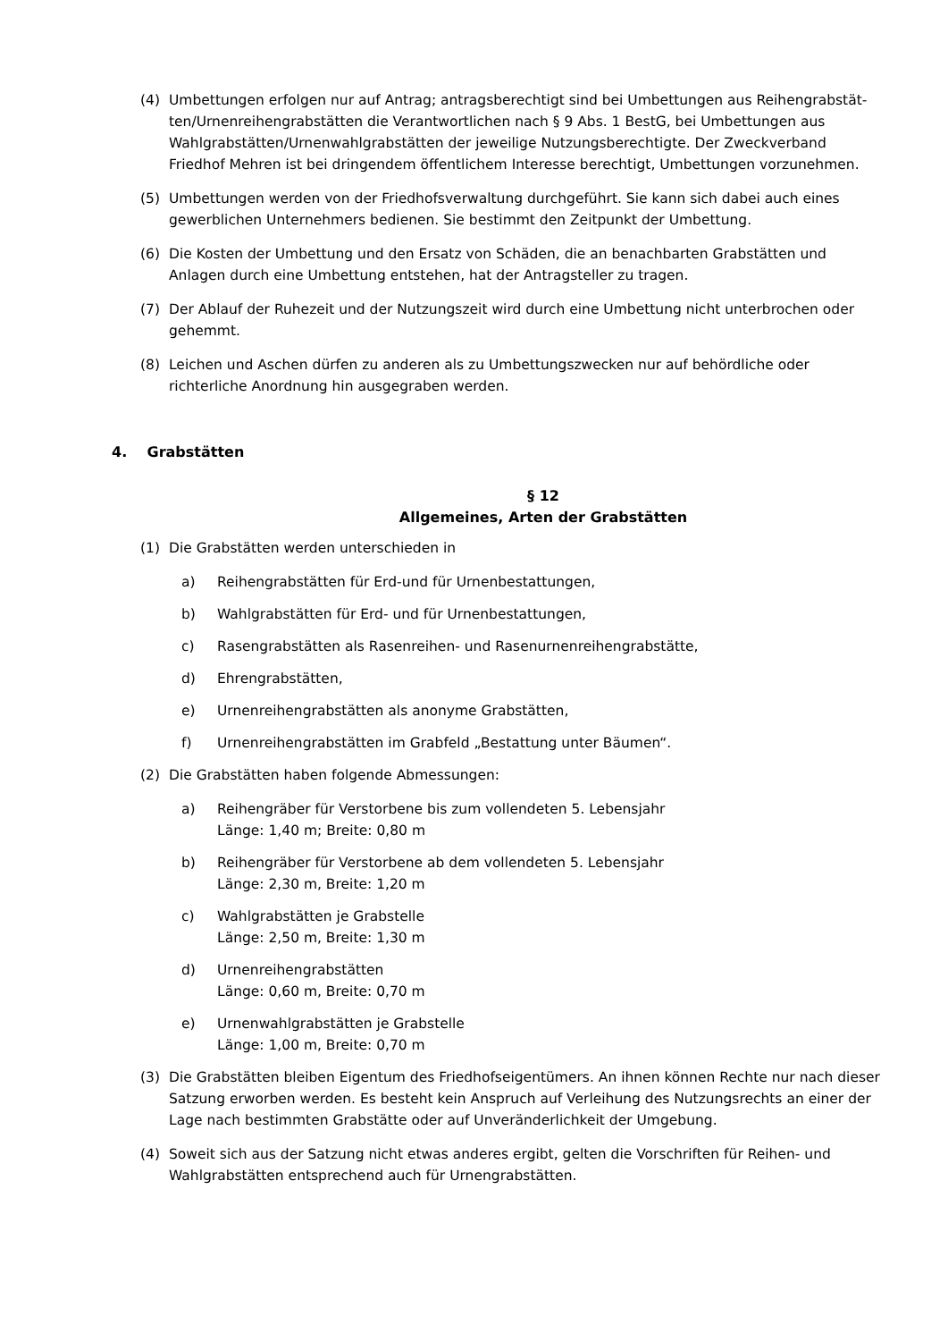(4) Umbettungen erfolgen nur auf Antrag; antragsberechtigt sind bei Umbettungen aus Reihengrabstät-ten/Urnenreihengrabstätten die Verantwortlichen nach § 9 Abs. 1 BestG, bei Umbettungen aus Wahlgrabstätten/Urnenwahlgrabstätten der jeweilige Nutzungsberechtigte. Der Zweckverband Friedhof Mehren ist bei dringendem öffentlichem Interesse berechtigt, Umbettungen vorzunehmen.
(5) Umbettungen werden von der Friedhofsverwaltung durchgeführt. Sie kann sich dabei auch eines gewerblichen Unternehmers bedienen. Sie bestimmt den Zeitpunkt der Umbettung.
(6) Die Kosten der Umbettung und den Ersatz von Schäden, die an benachbarten Grabstätten und Anlagen durch eine Umbettung entstehen, hat der Antragsteller zu tragen.
(7) Der Ablauf der Ruhezeit und der Nutzungszeit wird durch eine Umbettung nicht unterbrochen oder gehemmt.
(8) Leichen und Aschen dürfen zu anderen als zu Umbettungszwecken nur auf behördliche oder richterliche Anordnung hin ausgegraben werden.
4. Grabstätten
§ 12
Allgemeines, Arten der Grabstätten
(1) Die Grabstätten werden unterschieden in
a) Reihengrabstätten für Erd-und für Urnenbestattungen,
b) Wahlgrabstätten für Erd- und für Urnenbestattungen,
c) Rasengrabstätten als Rasenreihen- und Rasenurnenreihengrabstätte,
d) Ehrengrabstätten,
e) Urnenreihengrabstätten als anonyme Grabstätten,
f) Urnenreihengrabstätten im Grabfeld „Bestattung unter Bäumen“.
(2) Die Grabstätten haben folgende Abmessungen:
a) Reihengräber für Verstorbene bis zum vollendeten 5. Lebensjahr
Länge: 1,40 m; Breite: 0,80 m
b) Reihengräber für Verstorbene ab dem vollendeten 5. Lebensjahr
Länge: 2,30 m, Breite: 1,20 m
c) Wahlgrabstätten je Grabstelle
Länge: 2,50 m, Breite: 1,30 m
d) Urnenreihengrabstätten
Länge: 0,60 m, Breite: 0,70 m
e) Urnenwahlgrabstätten je Grabstelle
Länge: 1,00 m, Breite: 0,70 m
(3) Die Grabstätten bleiben Eigentum des Friedhofseigentümers. An ihnen können Rechte nur nach dieser Satzung erworben werden. Es besteht kein Anspruch auf Verleihung des Nutzungsrechts an einer der Lage nach bestimmten Grabstätte oder auf Unveränderlichkeit der Umgebung.
(4) Soweit sich aus der Satzung nicht etwas anderes ergibt, gelten die Vorschriften für Reihen- und Wahlgrabstätten entsprechend auch für Urnengrabstätten.